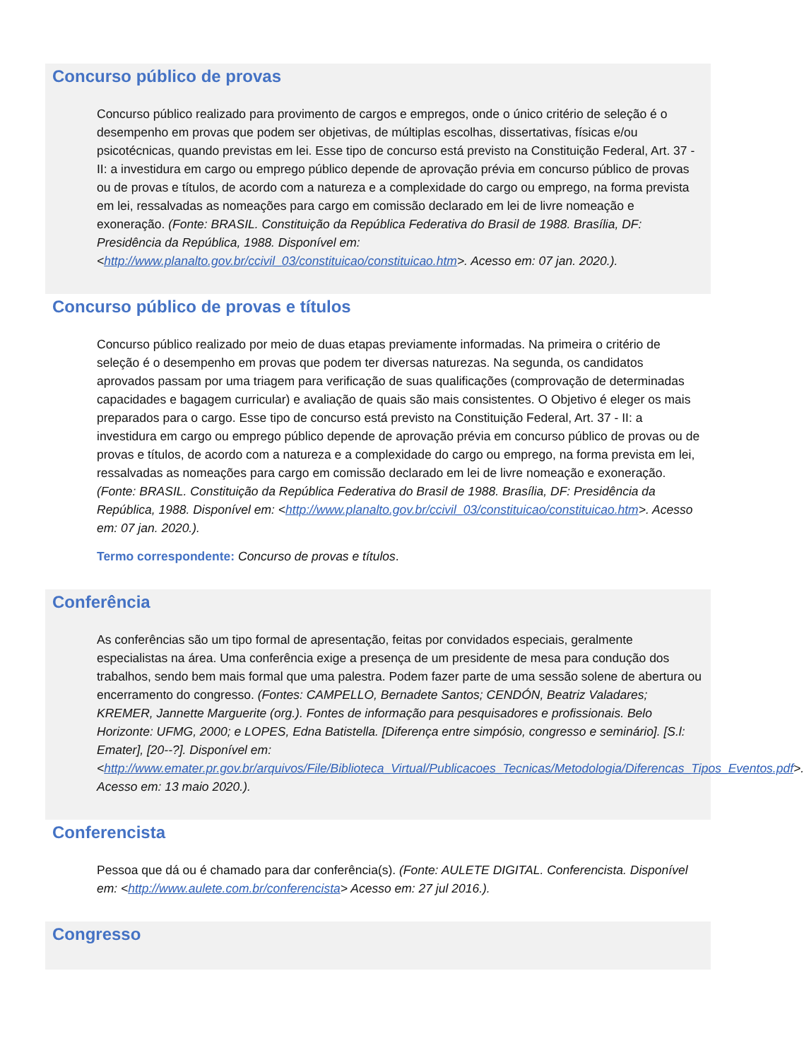Concurso público de provas
Concurso público realizado para provimento de cargos e empregos, onde o único critério de seleção é o desempenho em provas que podem ser objetivas, de múltiplas escolhas, dissertativas, físicas e/ou psicotécnicas, quando previstas em lei. Esse tipo de concurso está previsto na Constituição Federal, Art. 37 - II: a investidura em cargo ou emprego público depende de aprovação prévia em concurso público de provas ou de provas e títulos, de acordo com a natureza e a complexidade do cargo ou emprego, na forma prevista em lei, ressalvadas as nomeações para cargo em comissão declarado em lei de livre nomeação e exoneração. (Fonte: BRASIL. Constituição da República Federativa do Brasil de 1988. Brasília, DF: Presidência da República, 1988. Disponível em: <http://www.planalto.gov.br/ccivil_03/constituicao/constituicao.htm>. Acesso em: 07 jan. 2020.).
Concurso público de provas e títulos
Concurso público realizado por meio de duas etapas previamente informadas. Na primeira o critério de seleção é o desempenho em provas que podem ter diversas naturezas. Na segunda, os candidatos aprovados passam por uma triagem para verificação de suas qualificações (comprovação de determinadas capacidades e bagagem curricular) e avaliação de quais são mais consistentes. O Objetivo é eleger os mais preparados para o cargo. Esse tipo de concurso está previsto na Constituição Federal, Art. 37 - II: a investidura em cargo ou emprego público depende de aprovação prévia em concurso público de provas ou de provas e títulos, de acordo com a natureza e a complexidade do cargo ou emprego, na forma prevista em lei, ressalvadas as nomeações para cargo em comissão declarado em lei de livre nomeação e exoneração. (Fonte: BRASIL. Constituição da República Federativa do Brasil de 1988. Brasília, DF: Presidência da República, 1988. Disponível em: <http://www.planalto.gov.br/ccivil_03/constituicao/constituicao.htm>. Acesso em: 07 jan. 2020.).
Termo correspondente: Concurso de provas e títulos.
Conferência
As conferências são um tipo formal de apresentação, feitas por convidados especiais, geralmente especialistas na área. Uma conferência exige a presença de um presidente de mesa para condução dos trabalhos, sendo bem mais formal que uma palestra. Podem fazer parte de uma sessão solene de abertura ou encerramento do congresso. (Fontes: CAMPELLO, Bernadete Santos; CENDÓN, Beatriz Valadares; KREMER, Jannette Marguerite (org.). Fontes de informação para pesquisadores e profissionais. Belo Horizonte: UFMG, 2000; e LOPES, Edna Batistella. [Diferença entre simpósio, congresso e seminário]. [S.l: Emater], [20--?]. Disponível em: <http://www.emater.pr.gov.br/arquivos/File/Biblioteca_Virtual/Publicacoes_Tecnicas/Metodologia/Diferencas_Tipos_Eventos.pdf>. Acesso em: 13 maio 2020.).
Conferencista
Pessoa que dá ou é chamado para dar conferência(s). (Fonte: AULETE DIGITAL. Conferencista. Disponível em: <http://www.aulete.com.br/conferencista> Acesso em: 27 jul 2016.).
Congresso